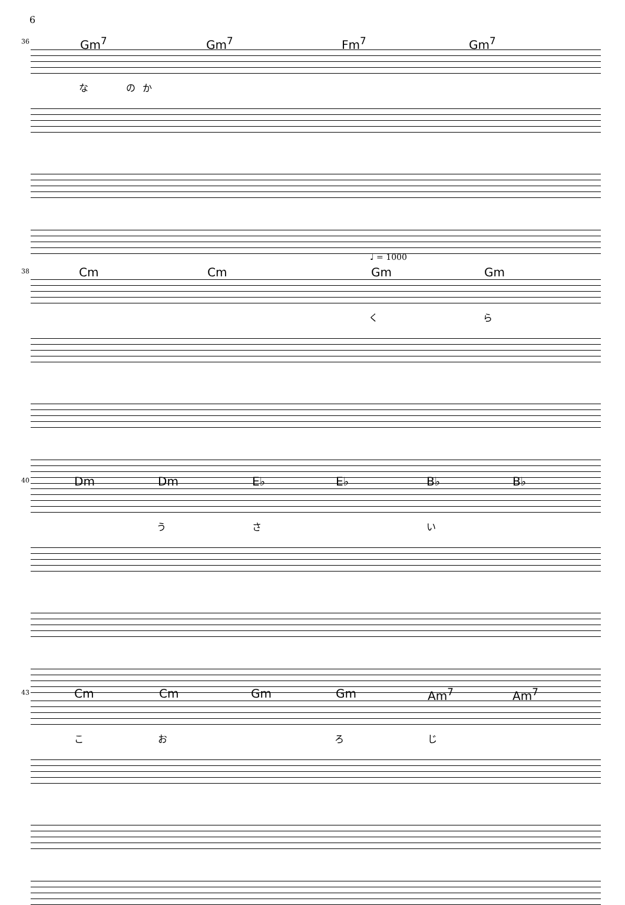6
36 Gm<sup>7</sup> Gm<sup>7</sup> Fm<sup>7</sup> Gm<sup>7</sup>
な の か
♩ = 1000
38 Cm Cm Gm Gm
く ら
40 Dm Dm E♭ E♭ B♭ B♭
う さ い
43 Cm Cm Gm Gm Am<sup>7</sup> Am<sup>7</sup>
こ お ろ じ